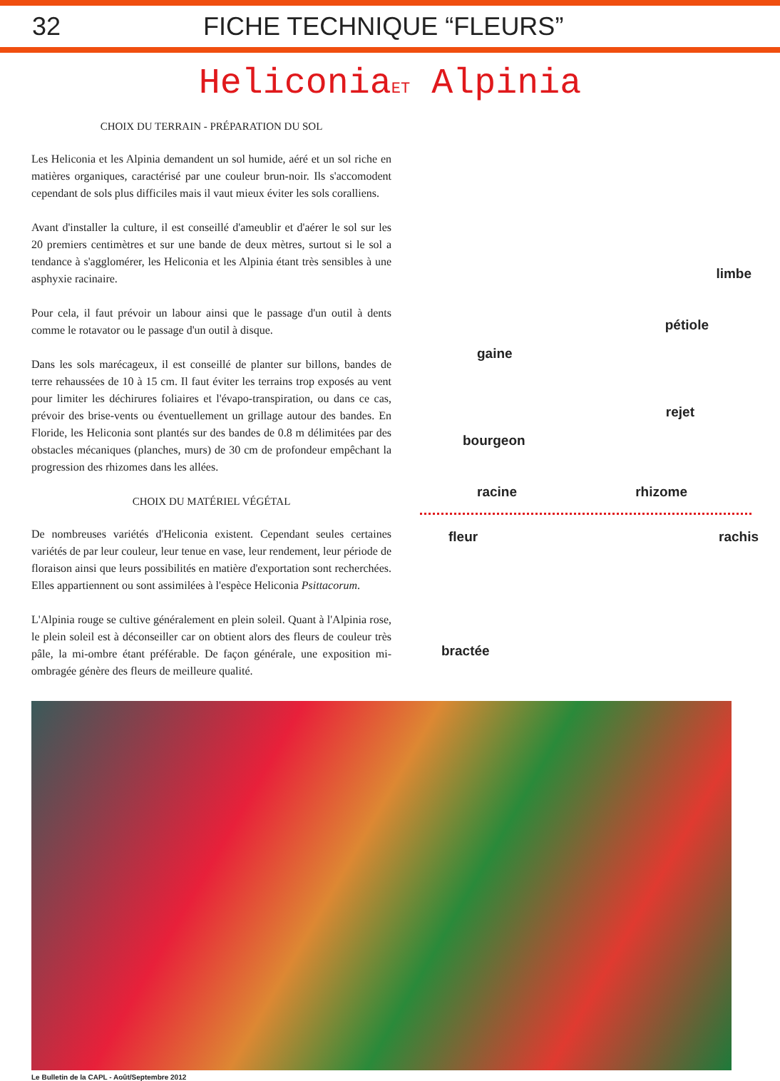32 FICHE TECHNIQUE “FLEURS”
HeliconiaET Alpinia
CHOIX DU TERRAIN - PRÉPARATION DU SOL
Les Heliconia et les Alpinia demandent un sol humide, aéré et un sol riche en matières organiques, caractérisé par une couleur brun-noir. Ils s'accomodent cependant de sols plus difficiles mais il vaut mieux éviter les sols coralliens.
Avant d'installer la culture, il est conseillé d'ameublir et d'aérer le sol sur les 20 premiers centimètres et sur une bande de deux mètres, surtout si le sol a tendance à s'agglomérer, les Heliconia et les Alpinia étant très sensibles à une asphyxie racinaire.
Pour cela, il faut prévoir un labour ainsi que le passage d'un outil à dents comme le rotavator ou le passage d'un outil à disque.
Dans les sols marécageux, il est conseillé de planter sur billons, bandes de terre rehaussées de 10 à 15 cm. Il faut éviter les terrains trop exposés au vent pour limiter les déchirures foliaires et l'évapo-transpiration, ou dans ce cas, prévoir des brise-vents ou éventuellement un grillage autour des bandes. En Floride, les Heliconia sont plantés sur des bandes de 0.8 m délimitées par des obstacles mécaniques (planches, murs) de 30 cm de profondeur empêchant la progression des rhizomes dans les allées.
CHOIX DU MATÉRIEL VÉGÉTAL
De nombreuses variétés d'Heliconia existent. Cependant seules certaines variétés de par leur couleur, leur tenue en vase, leur rendement, leur période de floraison ainsi que leurs possibilités en matière d'exportation sont recherchées. Elles appartiennent ou sont assimilées à l'espèce Heliconia Psittacorum.
L'Alpinia rouge se cultive généralement en plein soleil. Quant à l'Alpinia rose, le plein soleil est à déconseiller car on obtient alors des fleurs de couleur très pâle, la mi-ombre étant préférable. De façon générale, une exposition mi-ombragée génère des fleurs de meilleure qualité.
limbe
pétiole
gaine
rejet
bourgeon
racine rhizome
fleur rachis
bractée
Le Bulletin de la CAPL - Août/Septembre 2012